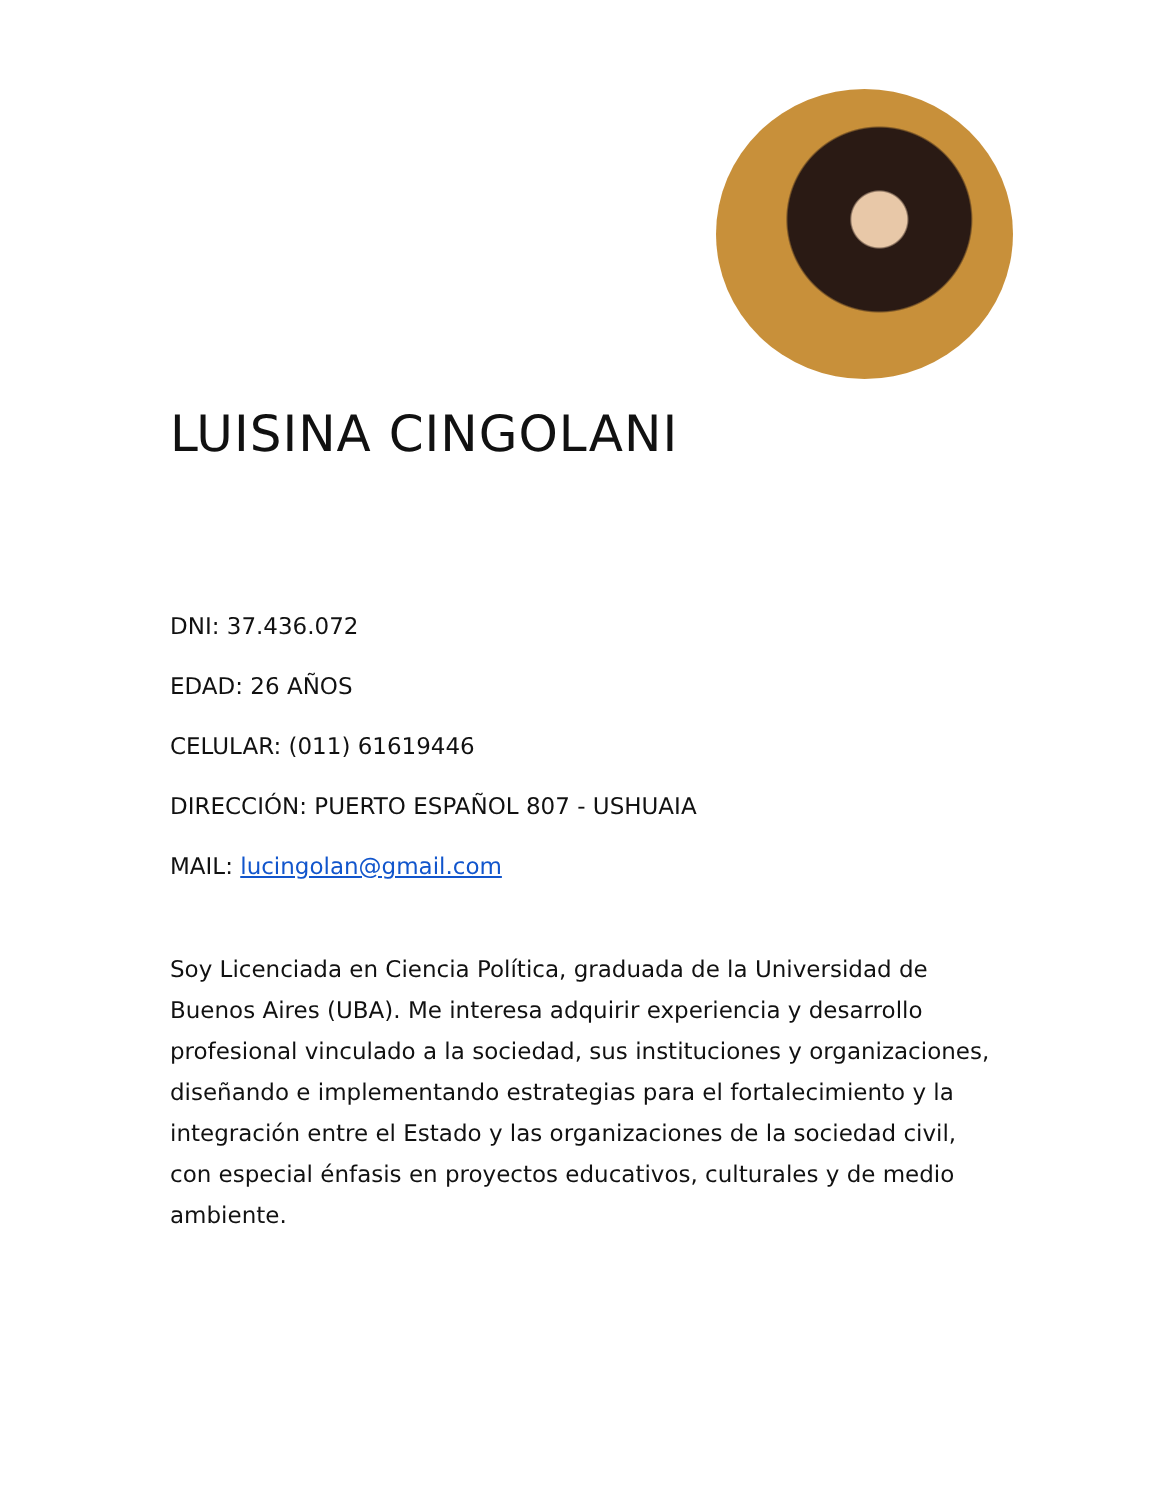LUISINA CINGOLANI
DNI: 37.436.072
EDAD: 26 AÑOS
CELULAR: (011) 61619446
DIRECCIÓN: PUERTO ESPAÑOL 807 - USHUAIA
MAIL: lucingolan@gmail.com
Soy Licenciada en Ciencia Política, graduada de la Universidad de Buenos Aires (UBA). Me interesa adquirir experiencia y desarrollo profesional vinculado a la sociedad, sus instituciones y organizaciones, diseñando e implementando estrategias para el fortalecimiento y la integración entre el Estado y las organizaciones de la sociedad civil, con especial énfasis en proyectos educativos, culturales y de medio ambiente.